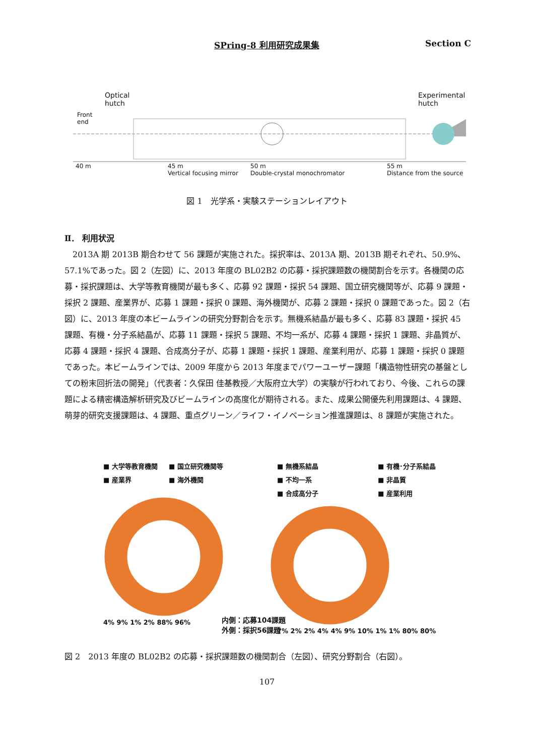SPring-8 利用研究成果集 Section C
Front
end
Optical
hutch
Experimental
hutch
40 m
45 m
Vertical focusing mirror
50 m
Double-crystal monochromator
55 m
Distance from the source
図 1　光学系・実験ステーションレイアウト
Ⅱ． 利用状況
2013A 期 2013B 期合わせて 56 課題が実施された。採択率は、2013A 期、2013B 期それぞれ、50.9%、57.1%であった。図 2（左図）に、2013 年度の BL02B2 の応募・採択課題数の機関割合を示す。各機関の応募・採択課題は、大学等教育機関が最も多く、応募 92 課題・採択 54 課題、国立研究機関等が、応募 9 課題・採択 2 課題、産業界が、応募 1 課題・採択 0 課題、海外機関が、応募 2 課題・採択 0 課題であった。図 2（右図）に、2013 年度の本ビームラインの研究分野割合を示す。無機系結晶が最も多く、応募 83 課題・採択 45 課題、有機・分子系結晶が、応募 11 課題・採択 5 課題、不均一系が、応募 4 課題・採択 1 課題、非晶質が、応募 4 課題・採択 4 課題、合成高分子が、応募 1 課題・採択 1 課題、産業利用が、応募 1 課題・採択 0 課題であった。本ビームラインでは、2009 年度から 2013 年度までパワーユーザー課題「構造物性研究の基盤としての粉末回折法の開発」（代表者：久保田 佳基教授／大阪府立大学）の実験が行われており、今後、これらの課題による精密構造解析研究及びビームラインの高度化が期待される。また、成果公開優先利用課題は、4 課題、萌芽的研究支援課題は、4 課題、重点グリーン／ライフ・イノベーション推進課題は、8 課題が実施された。
■ 大学等教育機関 ■ 国立研究機関等
■ 産業界 ■ 海外機関
4% 9% 1% 2% 88% 96%
■ 無機系結晶 ■ 有機･分子系結晶
■ 不均一系 ■ 非晶質
■ 合成高分子 ■ 産業利用
7% 2% 2% 4% 4% 9% 10% 1% 1% 80% 80%
内側：応募104課題
外側：採択56課題
図 2　2013 年度の BL02B2 の応募・採択課題数の機関割合（左図）、研究分野割合（右図）。
107